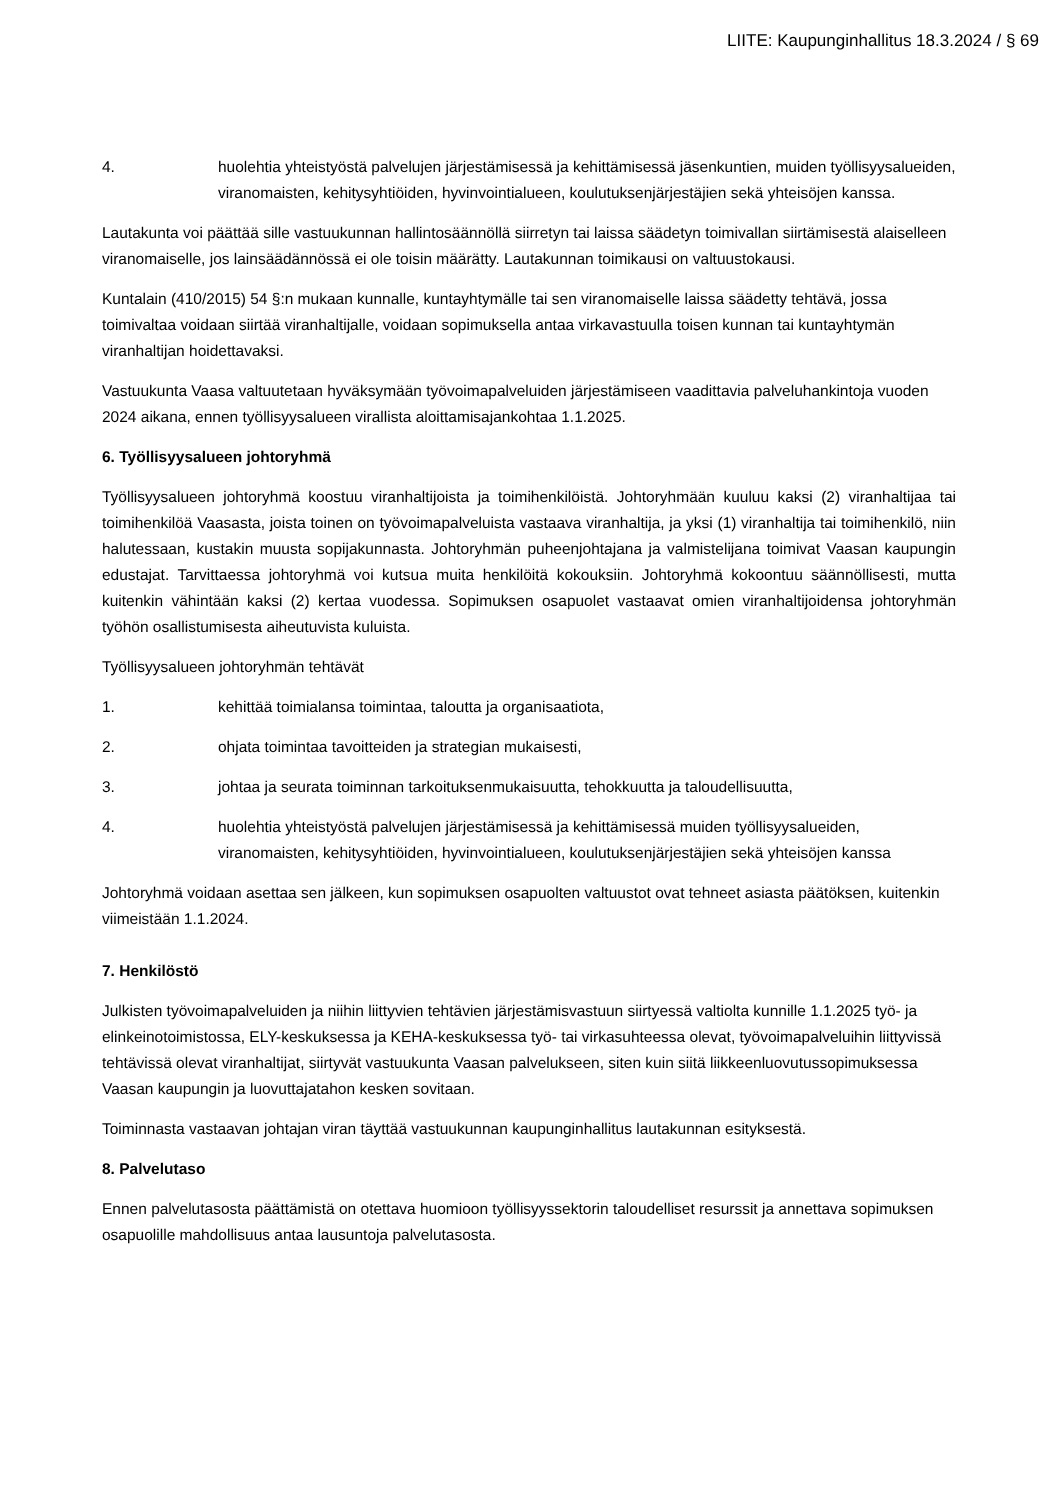LIITE: Kaupunginhallitus 18.3.2024 / § 69
4. huolehtia yhteistyöstä palvelujen järjestämisessä ja kehittämisessä jäsenkuntien, muiden työllisyysalueiden, viranomaisten, kehitysyhtiöiden, hyvinvointialueen, koulutuksenjärjestäjien sekä yhteisöjen kanssa.
Lautakunta voi päättää sille vastuukunnan hallintosäännöllä siirretyn tai laissa säädetyn toimivallan siirtämisestä alaiselleen viranomaiselle, jos lainsäädännössä ei ole toisin määrätty. Lautakunnan toimikausi on valtuustokausi.
Kuntalain (410/2015) 54 §:n mukaan kunnalle, kuntayhtymälle tai sen viranomaiselle laissa säädetty tehtävä, jossa toimivaltaa voidaan siirtää viranhaltijalle, voidaan sopimuksella antaa virkavastuulla toisen kunnan tai kuntayhtymän viranhaltijan hoidettavaksi.
Vastuukunta Vaasa valtuutetaan hyväksymään työvoimapalveluiden järjestämiseen vaadittavia palveluhankintoja vuoden 2024 aikana, ennen työllisyysalueen virallista aloittamisajankohtaa 1.1.2025.
6. Työllisyysalueen johtoryhmä
Työllisyysalueen johtoryhmä koostuu viranhaltijoista ja toimihenkilöistä. Johtoryhmään kuuluu kaksi (2) viranhaltijaa tai toimihenkilöä Vaasasta, joista toinen on työvoimapalveluista vastaava viranhaltija, ja yksi (1) viranhaltija tai toimihenkilö, niin halutessaan, kustakin muusta sopijakunnasta. Johtoryhmän puheenjohtajana ja valmistelijana toimivat Vaasan kaupungin edustajat. Tarvittaessa johtoryhmä voi kutsua muita henkilöitä kokouksiin. Johtoryhmä kokoontuu säännöllisesti, mutta kuitenkin vähintään kaksi (2) kertaa vuodessa. Sopimuksen osapuolet vastaavat omien viranhaltijoidensa johtoryhmän työhön osallistumisesta aiheutuvista kuluista.
Työllisyysalueen johtoryhmän tehtävät
1. kehittää toimialansa toimintaa, taloutta ja organisaatiota,
2. ohjata toimintaa tavoitteiden ja strategian mukaisesti,
3. johtaa ja seurata toiminnan tarkoituksenmukaisuutta, tehokkuutta ja taloudellisuutta,
4. huolehtia yhteistyöstä palvelujen järjestämisessä ja kehittämisessä muiden työllisyysalueiden, viranomaisten, kehitysyhtiöiden, hyvinvointialueen, koulutuksenjärjestäjien sekä yhteisöjen kanssa
Johtoryhmä voidaan asettaa sen jälkeen, kun sopimuksen osapuolten valtuustot ovat tehneet asiasta päätöksen, kuitenkin viimeistään 1.1.2024.
7. Henkilöstö
Julkisten työvoimapalveluiden ja niihin liittyvien tehtävien järjestämisvastuun siirtyessä valtiolta kunnille 1.1.2025 työ- ja elinkeinotoimistossa, ELY-keskuksessa ja KEHA-keskuksessa työ- tai virkasuhteessa olevat, työvoimapalveluihin liittyvissä tehtävissä olevat viranhaltijat, siirtyvät vastuukunta Vaasan palvelukseen, siten kuin siitä liikkeenluovutussopimuksessa Vaasan kaupungin ja luovuttajatahon kesken sovitaan.
Toiminnasta vastaavan johtajan viran täyttää vastuukunnan kaupunginhallitus lautakunnan esityksestä.
8. Palvelutaso
Ennen palvelutasosta päättämistä on otettava huomioon työllisyyssektorin taloudelliset resurssit ja annettava sopimuksen osapuolille mahdollisuus antaa lausuntoja palvelutasosta.